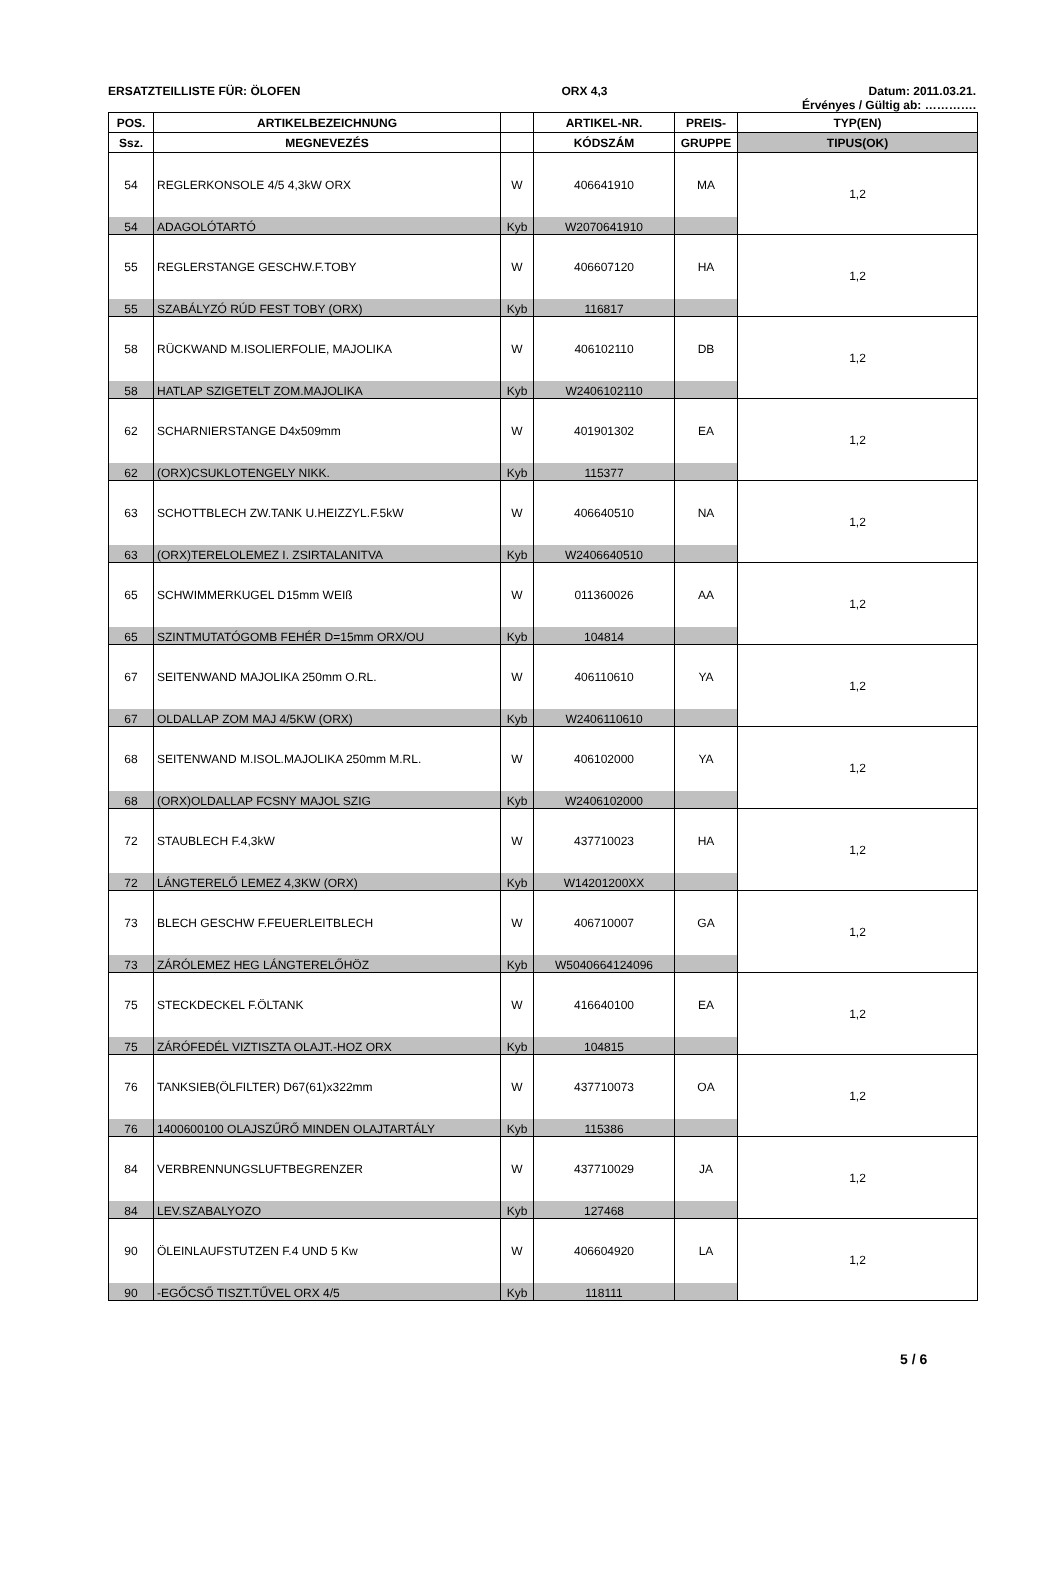ERSATZTEILLISTE FÜR: ÖLOFEN ORX 4,3 Datum: 2011.03.21.
Érvényes / Gültig ab: ………….
| POS. | ARTIKELBEZEICHNUNG | | ARTIKEL-NR. | PREIS- | TYP(EN) |
| --- | --- | --- | --- | --- | --- |
| Ssz. | MEGNEVEZÉS | | KÓDSZÁM | GRUPPE | TIPUS(OK) |
| 54 | REGLERKONSOLE 4/5 4,3kW ORX | W | 406641910 | MA | 1,2 |
| 54 | ADAGOLÓTARTÓ | Kyb | W2070641910 | | |
| 55 | REGLERSTANGE GESCHW.F.TOBY | W | 406607120 | HA | 1,2 |
| 55 | SZABÁLYZÓ RÚD FEST TOBY (ORX) | Kyb | 116817 | | |
| 58 | RÜCKWAND M.ISOLIERFOLIE, MAJOLIKA | W | 406102110 | DB | 1,2 |
| 58 | HATLAP SZIGETELT ZOM.MAJOLIKA | Kyb | W2406102110 | | |
| 62 | SCHARNIERSTANGE D4x509mm | W | 401901302 | EA | 1,2 |
| 62 | (ORX)CSUKLOTENGELY NIKK. | Kyb | 115377 | | |
| 63 | SCHOTTBLECH ZW.TANK U.HEIZZYL.F.5kW | W | 406640510 | NA | 1,2 |
| 63 | (ORX)TERELOLEMEZ I. ZSIRTALANITVA | Kyb | W2406640510 | | |
| 65 | SCHWIMMERKUGEL D15mm WEIß | W | 011360026 | AA | 1,2 |
| 65 | SZINTMUTATÓGOMB FEHÉR D=15mm ORX/OU | Kyb | 104814 | | |
| 67 | SEITENWAND MAJOLIKA 250mm O.RL. | W | 406110610 | YA | 1,2 |
| 67 | OLDALLAP ZOM MAJ 4/5KW (ORX) | Kyb | W2406110610 | | |
| 68 | SEITENWAND M.ISOL.MAJOLIKA 250mm M.RL. | W | 406102000 | YA | 1,2 |
| 68 | (ORX)OLDALLAP FCSNY MAJOL SZIG | Kyb | W2406102000 | | |
| 72 | STAUBLECH F.4,3kW | W | 437710023 | HA | 1,2 |
| 72 | LÁNGTERELŐ LEMEZ 4,3KW (ORX) | Kyb | W14201200XX | | |
| 73 | BLECH GESCHW F.FEUERLEITBLECH | W | 406710007 | GA | 1,2 |
| 73 | ZÁRÓLEMEZ HEG LÁNGTERELŐHÖZ | Kyb | W5040664124096 | | |
| 75 | STECKDECKEL F.ÖLTANK | W | 416640100 | EA | 1,2 |
| 75 | ZÁRÓFEDÉL VIZTISZTA OLAJT.-HOZ ORX | Kyb | 104815 | | |
| 76 | TANKSIEB(ÖLFILTER) D67(61)x322mm | W | 437710073 | OA | 1,2 |
| 76 | 1400600100 OLAJSZŰRŐ MINDEN OLAJTARTÁLY | Kyb | 115386 | | |
| 84 | VERBRENNUNGSLUFTBEGRENZER | W | 437710029 | JA | 1,2 |
| 84 | LEV.SZABALYOZO | Kyb | 127468 | | |
| 90 | ÖLEINLAUFSTUTZEN F.4 UND 5 Kw | W | 406604920 | LA | 1,2 |
| 90 | -EGŐCSŐ TISZT.TŰVEL ORX 4/5 | Kyb | 118111 | | |
5 / 6